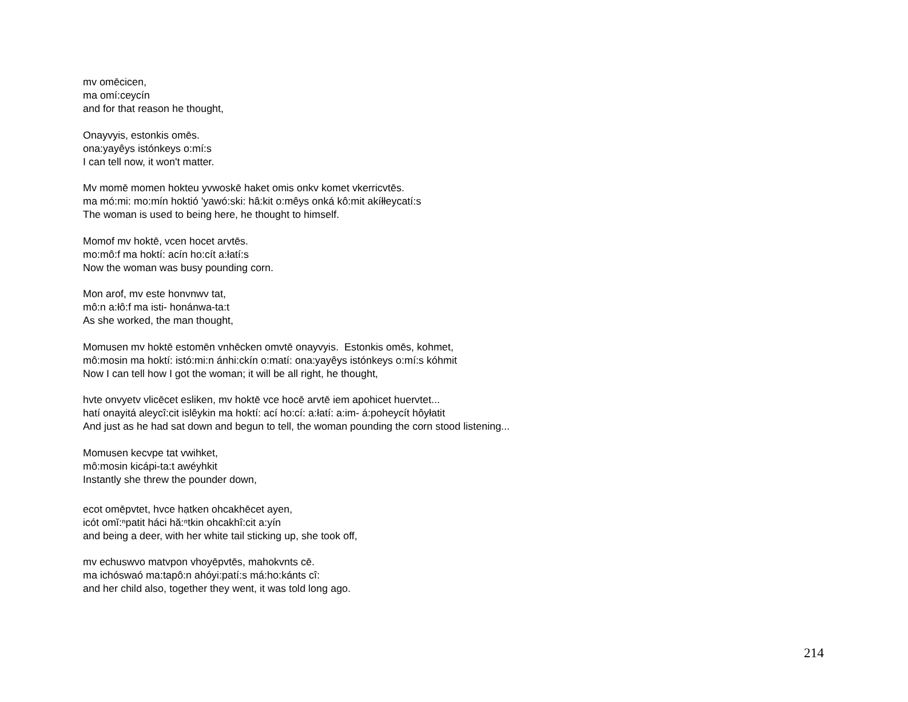mv omēcicen,
ma omí:ceycín
and for that reason he thought,
Onayvyis, estonkis omēs.
ona:yayêys istónkeys o:mí:s
I can tell now, it won't matter.
Mv momē momen hokteu yvwoskē haket omis onkv komet vkerricvtēs.
ma mó:mi: mo:mín hoktió 'yawó:ski: hâ:kit o:mêys onká kô:mit akíłłeycatí:s
The woman is used to being here, he thought to himself.
Momof mv hoktē, vcen hocet arvtēs.
mo:mô:f ma hoktí: acín ho:cít a:łatí:s
Now the woman was busy pounding corn.
Mon arof, mv este honvnwv tat,
mô:n a:łô:f ma isti- honánwa-ta:t
As she worked, the man thought,
Momusen mv hoktē estomēn vnhēcken omvtē onayvyis. Estonkis omēs, kohmet,
mô:mosin ma hoktí: istó:mi:n ánhi:ckín o:matí: ona:yayêys istónkeys o:mí:s kóhmit
Now I can tell how I got the woman; it will be all right, he thought,
hvte onvyetv vlicēcet esliken, mv hoktē vce hocē arvtē iem apohicet huervtet...
hatí onayitá aleycî:cit islêykin ma hoktí: ací ho:cí: a:łatí: a:im- á:poheycít hôyłatit
And just as he had sat down and begun to tell, the woman pounding the corn stood listening...
Momusen kecvpe tat vwihket,
mô:mosin kicápi-ta:t awéyhkit
Instantly she threw the pounder down,
ecot omēpvtet, hvce hạtken ohcakhēcet ayen,
icót omĭ:ⁿpatit háci hă:ⁿtkin ohcakhî:cit a:yín
and being a deer, with her white tail sticking up, she took off,
mv echuswvo matvpon vhoyēpvtēs, mahokvnts cē.
ma ichóswaó ma:tapô:n ahóyi:patí:s má:ho:kánts cî:
and her child also, together they went, it was told long ago.
214